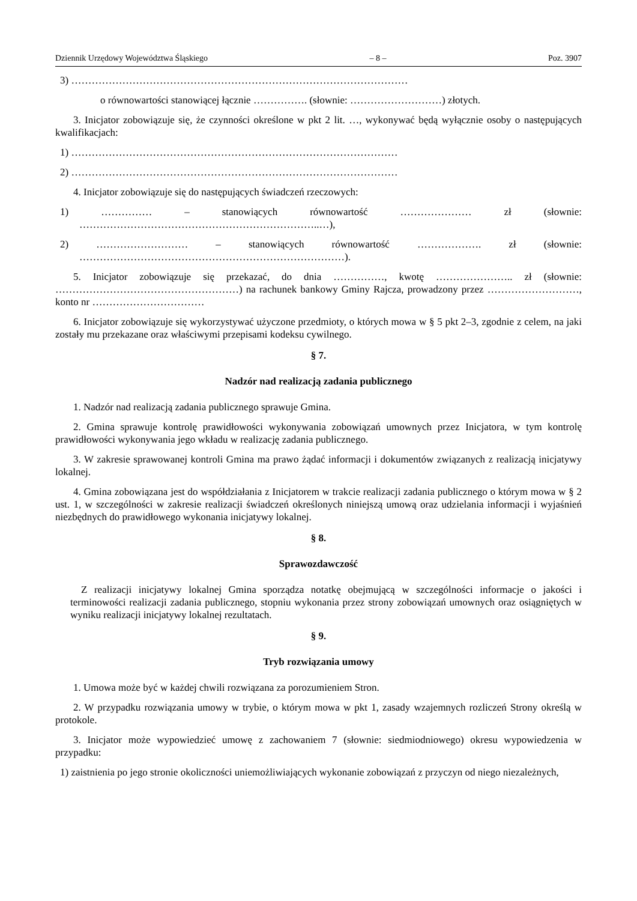Dziennik Urzędowy Województwa Śląskiego – 8 – Poz. 3907
3) ………………………………………………………………………………………
o równowartości stanowiącej łącznie ……………. (słownie: ………………………) złotych.
3. Inicjator zobowiązuje się, że czynności określone w pkt 2 lit. …, wykonywać będą wyłącznie osoby o następujących kwalifikacjach:
1) ……………………………………………………………………………………
2) ……………………………………………………………………………………
4. Inicjator zobowiązuje się do następujących świadczeń rzeczowych:
1) …………… – stanowiących równowartość ………………… zł (słownie: ……………………………………………………………..…),
2) ……………………… – stanowiących równowartość ………………. zł (słownie: ……………………………………………………………………).
5. Inicjator zobowiązuje się przekazać, do dnia ……………, kwotę ………………….. zł (słownie: ………………………………………………) na rachunek bankowy Gminy Rajcza, prowadzony przez ………………………, konto nr ……………………………
6. Inicjator zobowiązuje się wykorzystywać użyczone przedmioty, o których mowa w § 5 pkt 2–3, zgodnie z celem, na jaki zostały mu przekazane oraz właściwymi przepisami kodeksu cywilnego.
§ 7.
Nadzór nad realizacją zadania publicznego
1. Nadzór nad realizacją zadania publicznego sprawuje Gmina.
2. Gmina sprawuje kontrolę prawidłowości wykonywania zobowiązań umownych przez Inicjatora, w tym kontrolę prawidłowości wykonywania jego wkładu w realizację zadania publicznego.
3. W zakresie sprawowanej kontroli Gmina ma prawo żądać informacji i dokumentów związanych z realizacją inicjatywy lokalnej.
4. Gmina zobowiązana jest do współdziałania z Inicjatorem w trakcie realizacji zadania publicznego o którym mowa w § 2 ust. 1, w szczególności w zakresie realizacji świadczeń określonych niniejszą umową oraz udzielania informacji i wyjaśnień niezbędnych do prawidłowego wykonania inicjatywy lokalnej.
§ 8.
Sprawozdawczość
Z realizacji inicjatywy lokalnej Gmina sporządza notatkę obejmującą w szczególności informacje o jakości i terminowości realizacji zadania publicznego, stopniu wykonania przez strony zobowiązań umownych oraz osiągniętych w wyniku realizacji inicjatywy lokalnej rezultatach.
§ 9.
Tryb rozwiązania umowy
1. Umowa może być w każdej chwili rozwiązana za porozumieniem Stron.
2. W przypadku rozwiązania umowy w trybie, o którym mowa w pkt 1, zasady wzajemnych rozliczeń Strony określą w protokole.
3. Inicjator może wypowiedzieć umowę z zachowaniem 7 (słownie: siedmiodniowego) okresu wypowiedzenia w przypadku:
1) zaistnienia po jego stronie okoliczności uniemożliwiających wykonanie zobowiązań z przyczyn od niego niezależnych,